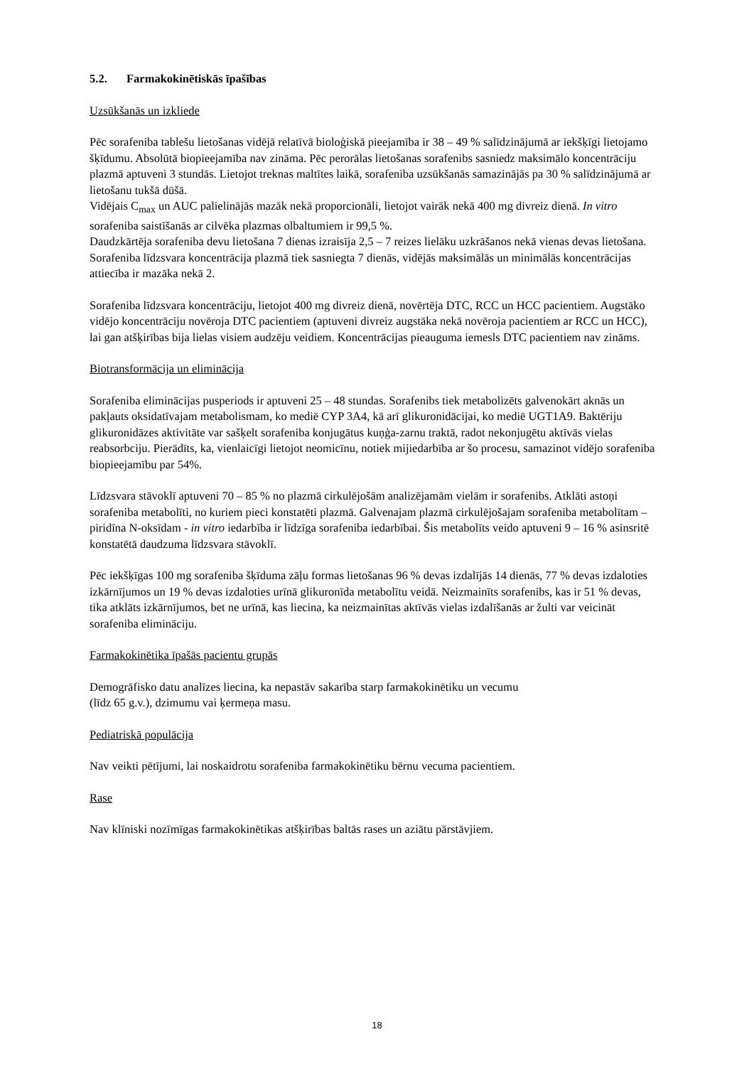5.2. Farmakokinētiskās īpašības
Uzsūkšanās un izkliede
Pēc sorafeniba tablešu lietošanas vidējā relatīvā bioloģiskā pieejamība ir 38 – 49 % salīdzinājumā ar iekšķīgi lietojamo šķīdumu. Absolūtā biopieejamība nav zināma. Pēc perorālas lietošanas sorafenibs sasniedz maksimālo koncentrāciju plazmā aptuveni 3 stundās. Lietojot treknas maltītes laikā, sorafeniba uzsūkšanās samazinājās pa 30 % salīdzinājumā ar lietošanu tukšā dūšā.
Vidējais C<sub>max</sub> un AUC palielinājās mazāk nekā proporcionāli, lietojot vairāk nekā 400 mg divreiz dienā. In vitro sorafeniba saistīšanās ar cilvēka plazmas olbaltumiem ir 99,5 %.
Daudzkārtēja sorafeniba devu lietošana 7 dienas izraisīja 2,5 – 7 reizes lielāku uzkrāšanos nekā vienas devas lietošana. Sorafeniba līdzsvara koncentrācija plazmā tiek sasniegta 7 dienās, vidējās maksimālās un minimālās koncentrācijas attiecība ir mazāka nekā 2.
Sorafeniba līdzsvara koncentrāciju, lietojot 400 mg divreiz dienā, novērtēja DTC, RCC un HCC pacientiem. Augstāko vidējo koncentrāciju novēroja DTC pacientiem (aptuveni divreiz augstāka nekā novēroja pacientiem ar RCC un HCC), lai gan atšķirības bija lielas visiem audzēju veidiem. Koncentrācijas pieauguma iemesls DTC pacientiem nav zināms.
Biotransformācija un eliminācija
Sorafeniba eliminācijas pusperiods ir aptuveni 25 – 48 stundas. Sorafenibs tiek metabolizēts galvenokārt aknās un pakļauts oksidatīvajam metabolismam, ko mediē CYP 3A4, kā arī glikuronidācijai, ko mediē UGT1A9. Baktēriju glikuronidāzes aktivitāte var sašķelt sorafeniba konjugātus kuņģa-zarnu traktā, radot nekonjugētu aktīvās vielas reabsorbciju. Pierādīts, ka, vienlaicīgi lietojot neomicīnu, notiek mijiedarbība ar šo procesu, samazinot vidējo sorafeniba biopieejamību par 54%.
Līdzsvara stāvoklī aptuveni 70 – 85 % no plazmā cirkulējošām analizējamām vielām ir sorafenibs. Atklāti astoņi sorafeniba metabolīti, no kuriem pieci konstatēti plazmā. Galvenajam plazmā cirkulējošajam sorafeniba metabolītam – piridīna N-oksīdam - in vitro iedarbība ir līdzīga sorafeniba iedarbībai. Šis metabolīts veido aptuveni 9 – 16 % asinsritē konstatētā daudzuma līdzsvara stāvoklī.
Pēc iekšķīgas 100 mg sorafeniba šķīduma zāļu formas lietošanas 96 % devas izdalījās 14 dienās, 77 % devas izdaloties izkārnījumos un 19 % devas izdaloties urīnā glikuronīda metabolītu veidā. Neizmainīts sorafenibs, kas ir 51 % devas, tika atklāts izkārnījumos, bet ne urīnā, kas liecina, ka neizmainītas aktīvās vielas izdalīšanās ar žulti var veicināt sorafeniba elimināciju.
Farmakokinētika īpašās pacientu grupās
Demogrāfisko datu analīzes liecina, ka nepastāv sakarība starp farmakokinētiku un vecumu
(līdz 65 g.v.), dzimumu vai ķermeņa masu.
Pediatriskā populācija
Nav veikti pētījumi, lai noskaidrotu sorafeniba farmakokinētiku bērnu vecuma pacientiem.
Rase
Nav klīniski nozīmīgas farmakokinētikas atšķirības baltās rases un aziātu pārstāvjiem.
18